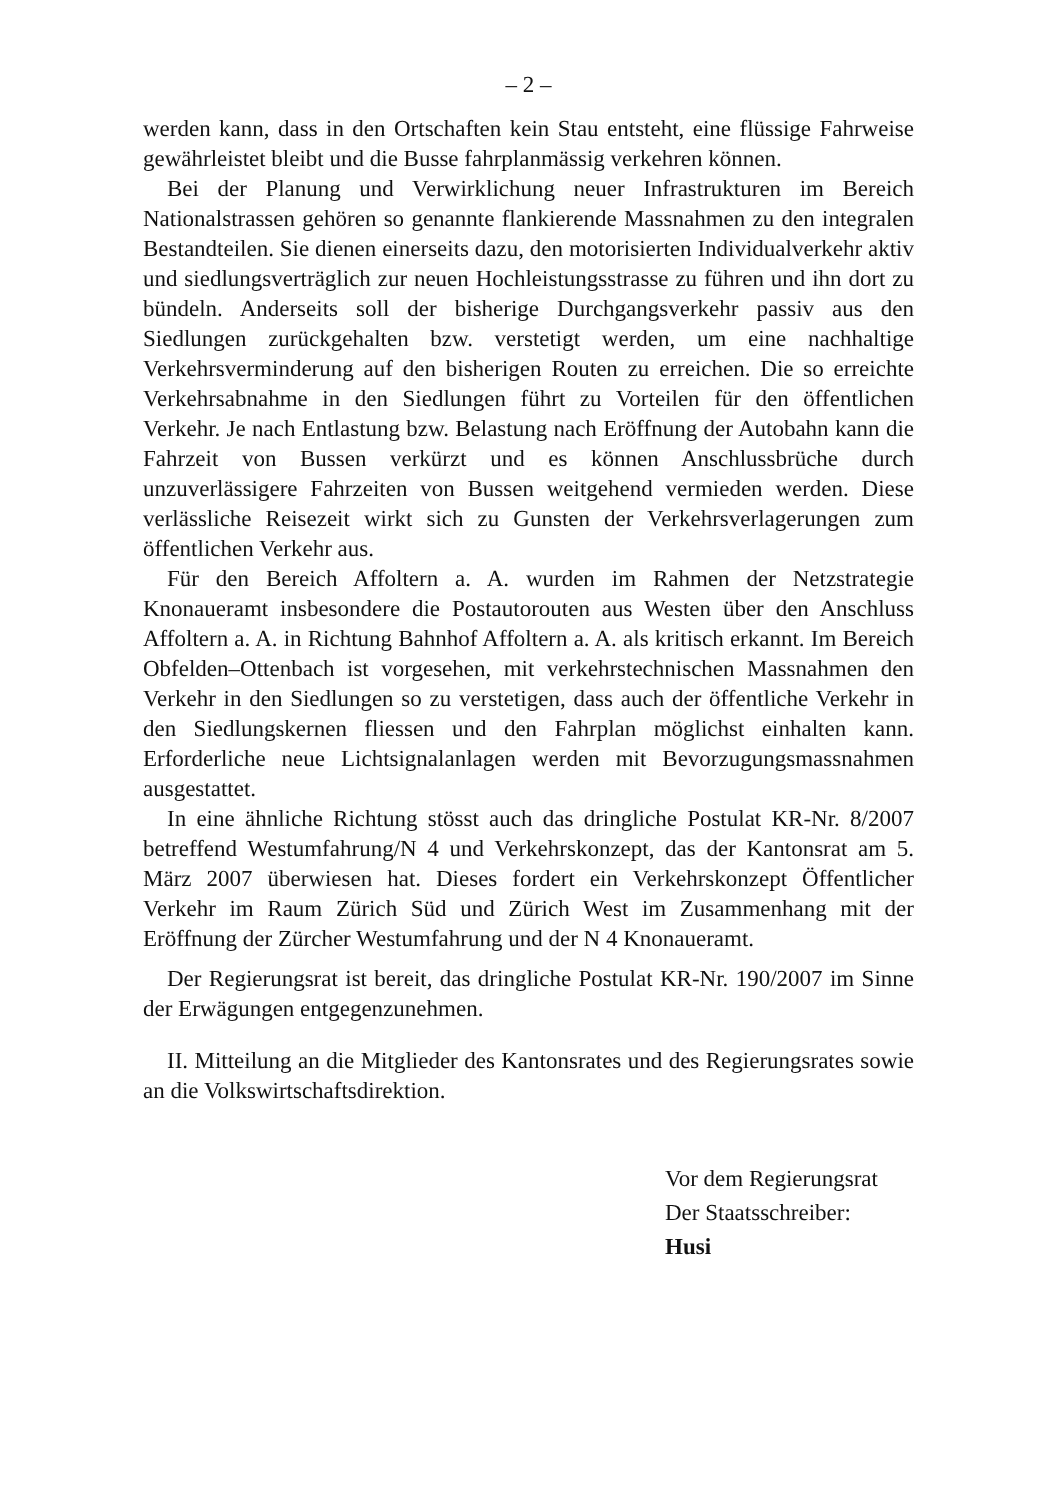– 2 –
werden kann, dass in den Ortschaften kein Stau entsteht, eine flüssige Fahrweise gewährleistet bleibt und die Busse fahrplanmässig verkehren können.
Bei der Planung und Verwirklichung neuer Infrastrukturen im Bereich Nationalstrassen gehören so genannte flankierende Massnahmen zu den integralen Bestandteilen. Sie dienen einerseits dazu, den motorisierten Individualverkehr aktiv und siedlungsverträglich zur neuen Hochleistungsstrasse zu führen und ihn dort zu bündeln. Anderseits soll der bisherige Durchgangsverkehr passiv aus den Siedlungen zurückgehalten bzw. verstetigt werden, um eine nachhaltige Verkehrsverminderung auf den bisherigen Routen zu erreichen. Die so erreichte Verkehrsabnahme in den Siedlungen führt zu Vorteilen für den öffentlichen Verkehr. Je nach Entlastung bzw. Belastung nach Eröffnung der Autobahn kann die Fahrzeit von Bussen verkürzt und es können Anschlussbrüche durch unzuverlässigere Fahrzeiten von Bussen weitgehend vermieden werden. Diese verlässliche Reisezeit wirkt sich zu Gunsten der Verkehrsverlagerungen zum öffentlichen Verkehr aus.
Für den Bereich Affoltern a. A. wurden im Rahmen der Netzstrategie Knonaueramt insbesondere die Postautorouten aus Westen über den Anschluss Affoltern a. A. in Richtung Bahnhof Affoltern a. A. als kritisch erkannt. Im Bereich Obfelden–Ottenbach ist vorgesehen, mit verkehrstechnischen Massnahmen den Verkehr in den Siedlungen so zu verstetigen, dass auch der öffentliche Verkehr in den Siedlungskernen fliessen und den Fahrplan möglichst einhalten kann. Erforderliche neue Lichtsignalanlagen werden mit Bevorzugungsmassnahmen ausgestattet.
In eine ähnliche Richtung stösst auch das dringliche Postulat KR-Nr. 8/2007 betreffend Westumfahrung/N 4 und Verkehrskonzept, das der Kantonsrat am 5. März 2007 überwiesen hat. Dieses fordert ein Verkehrskonzept Öffentlicher Verkehr im Raum Zürich Süd und Zürich West im Zusammenhang mit der Eröffnung der Zürcher Westumfahrung und der N 4 Knonaueramt.
Der Regierungsrat ist bereit, das dringliche Postulat KR-Nr. 190/2007 im Sinne der Erwägungen entgegenzunehmen.
II. Mitteilung an die Mitglieder des Kantonsrates und des Regierungsrates sowie an die Volkswirtschaftsdirektion.
Vor dem Regierungsrat
Der Staatsschreiber:
Husi